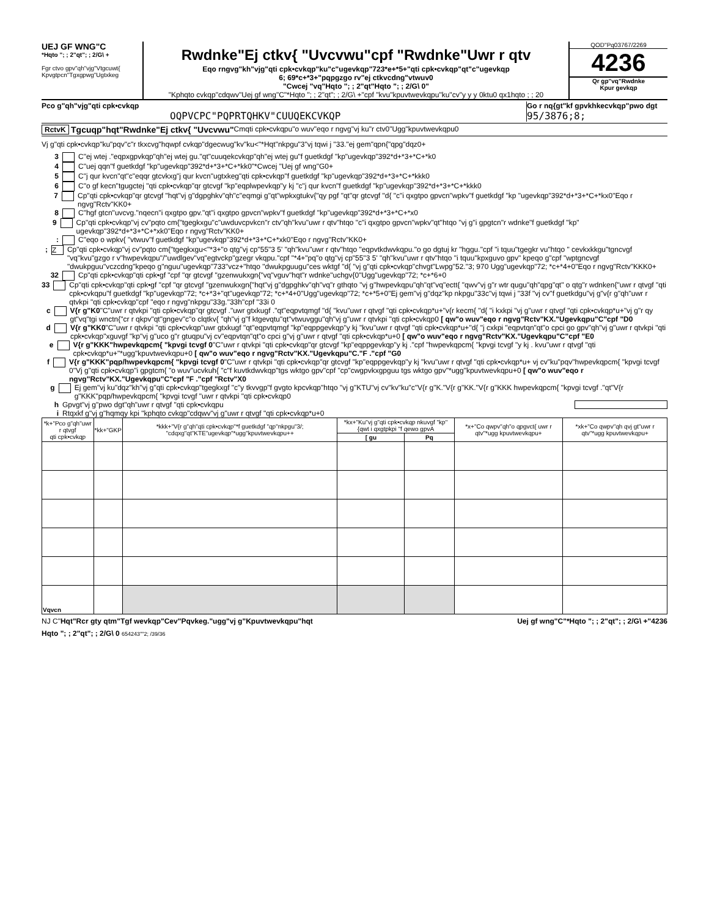UEJ GF WNG"C
*Hqto "; ; 2"qt"; ; 2/G\ +
Fgr ctvo gpv"qh"vjg"Vtgcuwt{
Kpvgtpcn"Tgxgpwg"Ugtxkeg
Rwdnke"Ej ctkv{ "Uvcvwu"cpf "Rwdnke"Uwr r qtv
Eqo rngvg"kh"vjg"qti cpk•cvkqp"ku"c"ugevkqp"723*e+*5+"qti cpk•cvkqp"qt"c"ugevkqp
6; 69*c+*3+"pqpgzgo rv"ej ctkvcdng"vtwuv0
"Cwcej "vq"Hqto "; ; 2"qt"Hqto "; ; 2/G\ 0"
"Kphqto cvkqp"cdqwv"Uej gf wng"C"*Hqto "; ; 2"qt"; ; 2/G\ +"cpf "kvu"kpuvtwevkqpu"ku"cv"y y y 0ktu0 qx1hqto ; ; 20
QOD"Pq03767/2269
4236
Qr gp"vq"Rwdnke
Kpur gevkqp
Pco g"qh"vjg"qti cpk•cvkqp
OQPVCPC"PQPRTQHKV"CUUQEKCVKQP
Go r nq{gt"kf gpvkhkecvkqp"pwo dgt
95/3876;8;
RctvK Tgcuqp"hqt"Rwdnke"Ej ctkv{ "Uvcvwu" Cmqti cpk•cvkqpu"o wuv"eqo r ngvg"vj ku"r ctv0"Ugg"kpuvtwevkqpu0
Vj g"qti cpk•cvkqp"ku"pqv"c"r tkxcvg"hqwpf cvkqp"dgecwug"kv"ku<"*Hqt"nkpgu"3"vj tqwi j "33."ej gem"qpn{"qpg"dqz0+
3 C"ej wtej ."eqpxgpvkqp"qh"ej wtej gu."qt"cuuqekcvkqp"qh"ej wtej gu"f guetkdgf "kp"ugevkqp"392*d+*3+*C+*k0
4 C"uej qqn"f guetkdgf "kp"ugevkqp"392*d+*3+*C+*kk0"*Cwcej "Uej gf wng"G0+
5 C"j qur kvcn"qt"c"eqqr gtcvkxg"j qur kvcn"ugtxkeg"qti cpk•cvkqp"f guetkdgf "kp"ugevkqp"392*d+*3+*C+*kkk0
6 C"o gf kecn"tgugctej "qti cpk•cvkqp"qr gtcvgf "kp"eqplwpevkqp"y kj "c"j qur kvcn"f guetkdgf "kp"ugevkqp"392*d+*3+*C+*kkk0
7 Cp"qti cpk•cvkqp"qr gtcvgf "hqt"vj g"dgpghkv"qh"c"eqmgi g"qt"wpkxgtukv{"qy pgf "qt"qr gtcvgf "d{ "c"i qxgtpo gpvcn"wpkv"f guetkdgf "kp "ugevkqp"392*d+*3+*C+*kx0"Eqo r ngvg"Rctv"KK0+
8 C"hgf gtcn"uvcvg."nqecn"i qxgtpo gpv."qt"i qxgtpo gpvcn"wpkv"f guetkdgf "kp"ugevkqp"392*d+*3+*C+*x0
9 Cp"qti cpk•cvkqp"vj cv"pqto cm{"tgegkxgu"c"uwduvcpvkcn"r ctv"qh"kvu"uwr r qtv"htqo "c"i qxgtpo gpvcn"wpkv"qt"htqo "vj g"i gpgtcn"r wdnke"f guetkdgf "kp" ugevkqp"392*d+*3+*C+*xk0"Eqo r ngvg"Rctv"KK0+
: C"eqo o wpkv{ "vtwuv"f guetkdgf "kp"ugevkqp"392*d+*3+*C+*xk0"Eqo r ngvg"Rctv"KK0+
; Z Cp"qti cpk•cvkqp"vj cv"pqto cm{"tgegkxgu<"*3+"o qtg"vj cp"55"3 5' "qh"kvu"uwr r qtv"htqo "eqpvtkdwvkqpu."o go dgtuj kr "hggu."cpf "i tquu"tgegkr vu"htqo " cevkxkkgu"tgncvgf "vq"kvu"gzgo r v"hwpevkqpu"/"uwdlgev"vq"egtvckp"gzegr vkqpu."cpf "*4+"pq"o qtg"vj cp"55"3 5' "qh"kvu"uwr r qtv"htqo "i tquu"kpxguvo gpv" kpeqo g"cpf "wptgncvgf "dwukpguu"vczcdng"kpeqo g"nguu"ugevkqp"733"vcz+"htqo "dwukpguugu"ces wktgf "d{ "vj g"qti cpk•cvkqp"chvgt"Lwpg"52."3; 970 Ugg"ugevkqp"72; *c+*4+0"Eqo r ngvg"Rctv"KKK0+
32 Cp"qti cpk•cvkqp"qti cpk•gf "cpf "qr gtcvgf "gzenwukxgn{"vq"vguv"hqt"r wdnke"uchgv{0"Ugg"ugevkqp"72; *c+*6+0
33 Cp"qti cpk•cvkqp"qti cpk•gf "cpf "qr gtcvgf "gzenwukxgn{"hqt"vj g"dgpghkv"qh"vq"r gthqto "vj g"hwpevkqpu"qh"qt"vq"ectt{ "qwv"vj g"r wtr qugu"qh"qpg"qt" o qtg"r wdnken{"uwr r qtvgf "qti cpk•cvkqpu"f guetkdgf "kp"ugevkqp"72; *c+*3+"qt"ugevkqp"72; *c+*4+0"Ugg"ugevkqp"72; *c+*5+0"Ej gem"vj g"dqz"kp nkpgu"33c"vj tqwi j "33f "vj cv"f guetkdgu"vj g"v{r g"qh"uwr r qtvkpi "qti cpk•cvkqp"cpf "eqo r ngvg"nkpgu"33g."33h"cpf "33i 0
c V{r g"K0"C"uwr r qtvkpi "qti cpk•cvkqp"qr gtcvgf ."uwr gtxkugf ."qt"eqpvtqmgf "d{ "kvu"uwr r qtvgf "qti cpk•cvkqp*u+"v{r kecm{ "d{ "i kxkpi "vj g"uwr r qtvgf "qti cpk•cvkqp*u+"vj g"r qy gt"vq"tgi wnctn{"cr r qkpv"qt"gngev"c"o clqtkv{ "qh"vj g"f ktgevqtu"qt"vtwuvggu"qh"vj g"uwr r qtvkpi "qti cpk•cvkqp0 [ qw"o wuv"eqo r ngvg"Rctv"KX."Ugevkqpu"C"cpf "D0
d V{r g"KK0"C"uwr r qtvkpi "qti cpk•cvkqp"uwr gtxkugf "qt"eqpvtqmgf "kp"eqppgevkqp"y kj "kvu"uwr r qtvgf "qti cpk•cvkqp*u+"d{ "j cxkpi "eqpvtqn"qt"o cpci go gpv"qh"vj g"uwr r qtvkpi "qti cpk•cvkqp"xguvgf "kp"vj g"uco g"r gtuqpu"vj cv"eqpvtqn"qt"o cpci g"vj g"uwr r qtvgf "qti cpk•cvkqp*u+0 [ qw"o wuv"eqo r ngvg"Rctv"KX."Ugevkqpu"C"cpf "E0
e V{r g"KKK"hwpevkqpcm{ "kpvgi tcvgf 0"C"uwr r qtvkpi "qti cpk•cvkqp"qr gtcvgf "kp"eqppgevkqp"y kj ."cpf "hwpevkqpcm{ "kpvgi tcvgf "y kj . kvu"uwr r qtvgf "qti cpk•cvkqp*u+"*ugg"kpuvtwevkqpu+0 [ qw"o wuv"eqo r ngvg"Rctv"KX."Ugevkqpu"C."F ."cpf "G0
f V{r g"KKK"pqp/hwpevkqpcm{ "kpvgi tcvgf 0"C"uwr r qtvkpi "qti cpk•cvkqp"qr gtcvgf "kp"eqppgevkqp"y kj "kvu"uwr r qtvgf "qti cpk•cvkqp*u+ vj cv"ku"pqv"hwpevkqpcm{ "kpvgi tcvgf 0"Vj g"qti cpk•cvkqp"i gpgtcm{ "o wuv"ucvkuh{ "c"f kuvtkdwvkqp"tgs wktgo gpv"cpf "cp"cwgpvkxgpguu tgs wktgo gpv"*ugg"kpuvtwevkqpu+0 [ qw"o wuv"eqo r ngvg"Rctv"KX."Ugevkqpu"C"cpf "F ."cpf "Rctv"X0
g Ej gem"vj ku"dqz"kh"vj g"qti cpk•cvkqp"tgegkxgf "c"y tkvvgp"f gvgto kpcvkqp"htqo "vj g"KTU"vj cv"kv"ku"c"V{r g"K."V{r g"KK."V{r g"KKK hwpevkqpcm{ "kpvgi tcvgf ."qt"V{r g"KKK"pqp/hwpevkqpcm{ "kpvgi tcvgf "uwr r qtvkpi "qti cpk•cvkqp0
h Gpvgt"vj g"pwo dgt"qh"uwr r qtvgf "qti cpk•cvkqpu
i Rtqxkf g"vj g"hqmqy kpi "kphqto cvkqp"cdqwv"vj g"uwr r qtvgf "qti cpk•cvkqp*u+0
| *k+"Pco g"qh"uwr r qtvgf qti cpk•cvkqp | *kk+"GKP | *kkk+"V{r g"qh"qti cpk•cvkqp"*f guetkdgf "qp"nkpgu"3/; "cdqxg"qt"KTE"ugevkqp"*ugg"kpuvtwevkqpu++ | *kx+"Ku"vj g"qti cpk•cvkqp nkuvgf "kp"{qwt i qxgtpkpi "f qewo gpvA | | *x+"Co qwpv"qh"o qpgvct{ uwr r qtv"*ugg kpuvtwevkqpu+ | *xk+"Co qwpv"qh qvj gt"uwr r qtv"*ugg kpuvtwevkqpu+ |
| --- | --- | --- | --- | --- | --- | --- |
| | | | [ gu | Pq | | |
| Vqvcn | | | | | | |
NJ C"Hqt"Rcr gty qtm"Tgf wevkqp"Cev"Pqvkeg."ugg"vj g"Kpuvtwevkqpu"hqt Uej gf wng"C"*Hqto "; ; 2"qt"; ; 2/G\ +"4236
Hqto "; ; 2"qt"; ; 2/G\ 0 654243""2; /39/36